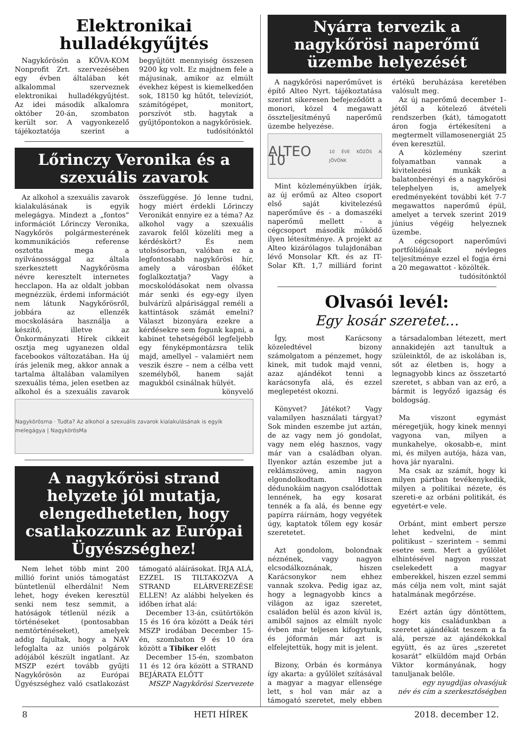Elektronikai hulladékgyűjtés
Nagykőrösön a KÖVA-KOM Nonprofit Zrt. szervezésében egy évben általában két alkalommal szerveznek elektronikai hulladékgyűjtést. Az idei második alkalomra október 20-án, szombaton került sor. A vagyonkezelő tájékoztatója szerint a begyűjtött mennyiség összesen 9200 kg volt. Ez majdnem fele a májusinak, amikor az elmúlt évekhez képest is kiemelkedően sok, 18150 kg hűtőt, televíziót, számítógépet, monitort, porszívót stb. hagytak a gyűjtőpontokon a nagykőrösiek.
tudósítónktól
Lőrinczy Veronika és a szexuális zavarok
Az alkohol a szexuális zavarok kialakulásának is egyik melegágya. Mindezt a „fontos” információt Lőrinczy Veronika, Nagykőrös polgármesterének kommunikációs referense osztotta mega a nyilvánossággal az általa szerkesztett Nagykőrösma névre keresztelt internetes hecclapon. Ha az oldalt jobban megnézzük, érdemi információt nem látunk Nagykőrösről, jobbára az ellenzék mocskolására használja a készítő, illetve az Önkormányzati Hírek cikkeit osztja meg ugyanezen oldal facebookos változatában. Ha új írás jelenik meg, akkor annak a tartalma általában valamilyen szexuális téma, jelen esetben az alkohol és a szexuális zavarok összefüggése. Jó lenne tudni, hogy miért érdekli Lőrinczy Veronikát ennyire ez a téma? Az alkohol vagy a szexuális zavarok felől közelíti meg a kérdéskört? És nem utolsósorban, valóban ez a legfontosabb nagykőrösi hír, amely a városban élőket foglalkoztatja? Vagy a mocskolódásokat nem olvassa már senki és egy-egy ilyen bulvárízű alpárisággal reméli a kattintások számát emelni? Választ bizonyára ezekre a kérdésekre sem fogunk kapni, a kabinet tehetségéből legfeljebb egy fényképmontázsra telik majd, amellyel – valamiért nem veszik észre – nem a célba vett személyből, hanem saját magukból csinálnak hülyét.
könyvelő
Nagykörösma · Tudta? Az alkohol a szexuális zavarok kialakulásának is egyik melegágya | NagykörösMa
A nagykőrösi strand helyzete jól mutatja, elengedhetetlen, hogy csatlakozzunk az Európai Ügyészséghez!
Nem lehet több mint 200 millió forint uniós támogatást büntetlenül elherdálni! Nem lehet, hogy éveken keresztül senki nem tesz semmit, a hatóságok tétlenül nézik a történéseket (pontosabban nemtörténéseket), amelyek addig fajultak, hogy a NAV lefoglalta az uniós polgárok adójából készült ingatlant. Az MSZP ezért tovább gyűjti Nagykőrösön az Európai Ügyészséghez való csatlakozást támogató aláírásokat. ÍRJA ALÁ, EZZEL IS TILTAKOZVA A STRAND ELÁRVEREZÉSE ELLEN! Az alábbi helyeken és időben írhat alá:
December 13-án, csütörtökön 15 és 16 óra között a Deák téri MSZP irodában December 15-én, szombaton 9 és 10 óra között a Tibiker előtt
December 15-én, szombaton 11 és 12 óra között a STRAND BEJÁRATA ELŐTT
MSZP Nagykőrösi Szervezete
Nyárra tervezik a nagykőrösi naperőmű üzembe helyezését
A nagykőrösi naperőművet is építő Alteo Nyrt. tájékoztatása szerint sikeresen befejeződött a monori, közel 4 megawatt összteljesítményű naperőmű üzembe helyezése.
ALTEO 10 10 ÉVE KÖZÖS A JÖVŐNK
Mint közleményükben írják, az új erőmű az Alteo csoport első saját kivitelezésű naperőműve és - a domaszéki naperőmű mellett - a cégcsoport második működő ilyen létesítménye. A projekt az Alteo kizárólagos tulajdonában lévő Monsolar Kft. és az IT-Solar Kft. 1,7 milliárd forint értékű beruházása keretében valósult meg.
Az új naperőmű december 1-jétől a kötelező átvételi rendszerben (kát), támogatott áron fogja értékesíteni a megtermelt villamosenergiát 25 éven keresztül.
A közlemény szerint folyamatban vannak a kivitelezési munkák a balatonberényi és a nagykőrösi telephelyen is, amelyek eredményeként további két 7-7 megawattos naperőmű épül, amelyet a tervek szerint 2019 június végéig helyeznek üzembe.
A cégcsoport naperőművi portfóliójának névleges teljesítménye ezzel el fogja érni a 20 megawattot - közölték.
tudósítónktól
Olvasói levél:
Egy kosár szeretet…
Így, most Karácsony közeledtével bizony számolgatom a pénzemet, hogy kinek, mit tudok majd venni, azaz ajándékot tenni a karácsonyfa alá, és ezzel meglepetést okozni.
Könyvet? Játékot? Vagy valamilyen használati tárgyat? Sok minden eszembe jut aztán, de az vagy nem jó gondolat, vagy nem elég hasznos, vagy már van a családban olyan. Ilyenkor aztán eszembe jut a reklámszöveg, amin nagyon elgondolkodtam. Hiszen dédunokáim nagyon csalódottak lennének, ha egy kosarat tennék a fa alá, és benne egy papírra ráírnám, hogy vegyétek úgy, kaptatok tőlem egy kosár szeretetet.
Azt gondolom, bolondnak néznének, vagy nagyon elcsodálkoznának, hiszen Karácsonykor nem ehhez vannak szokva. Pedig igaz az, hogy a legnagyobb kincs a világon az igaz szeretet, családon belül és azon kívül is, amiből sajnos az elmúlt nyolc évben már teljesen kifogytunk, és jóformán már azt is elfelejtettük, hogy mit is jelent.
Bizony, Orbán és kormánya így akarta: a gyűlölet szításával a magyar a magyar ellensége lett, s hol van már az a támogató szeretet, mely ebben a társadalomban létezett, mert annakidején azt tanultuk a szüleinktől, de az iskolában is, sőt az életben is, hogy a legnagyobb kincs az összetartó szeretet, s abban van az erő, a bármit is legyőző igazság és boldogság.
Ma viszont egymást méregetjük, hogy kinek mennyi vagyona van, milyen a munkahelye, okosabb-e, mint mi, és milyen autója, háza van, hova jár nyaralni.
Ma csak az számít, hogy ki milyen pártban tevékenykedik, milyen a politikai nézete, és szereti-e az orbáni politikát, és egyetért-e vele.
Orbánt, mint embert persze lehet kedvelni, de mint politikust – szerintem – semmi esetre sem. Mert a gyűlölet elhintésével nagyon rosszat cselekedett a magyar emberekkel, hiszen ezzel semmi más célja nem volt, mint saját hatalmának megőrzése.
Ezért aztán úgy döntöttem, hogy kis családunkban a szeretet ajándékát teszem a fa alá, persze az ajándékokkal együtt, és az üres „szeretet kosarát” elküldöm majd Orbán Viktor kormányának, hogy tanuljanak belőle.
egy nyugdíjas olvasójuk
név és cím a szerkesztőségben
8 HETI HÍREK 2018. december 12.